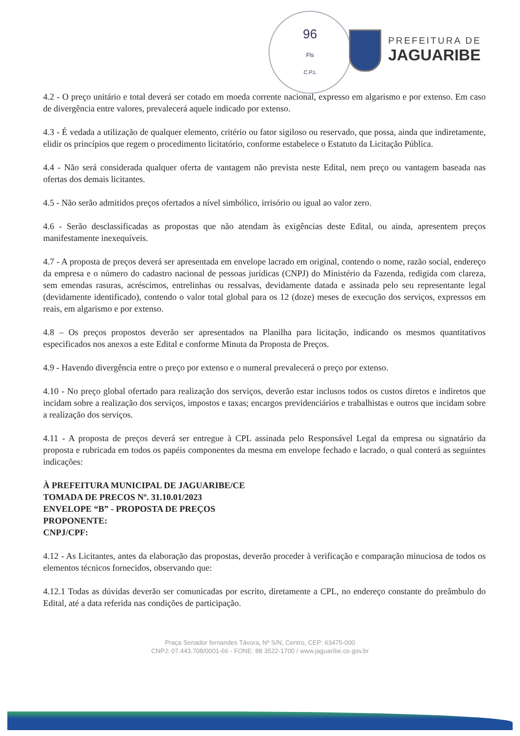96
Fls
C.P.L
PREFEITURA DE
JAGUARIBE
4.2 - O preço unitário e total deverá ser cotado em moeda corrente nacional, expresso em algarismo e por extenso. Em caso de divergência entre valores, prevalecerá aquele indicado por extenso.
4.3 - É vedada a utilização de qualquer elemento, critério ou fator sigiloso ou reservado, que possa, ainda que indiretamente, elidir os princípios que regem o procedimento licitatório, conforme estabelece o Estatuto da Licitação Pública.
4.4 - Não será considerada qualquer oferta de vantagem não prevista neste Edital, nem preço ou vantagem baseada nas ofertas dos demais licitantes.
4.5 - Não serão admitidos preços ofertados a nível simbólico, irrisório ou igual ao valor zero.
4.6 - Serão desclassificadas as propostas que não atendam às exigências deste Edital, ou ainda, apresentem preços manifestamente inexequíveis.
4.7 - A proposta de preços deverá ser apresentada em envelope lacrado em original, contendo o nome, razão social, endereço da empresa e o número do cadastro nacional de pessoas jurídicas (CNPJ) do Ministério da Fazenda, redigida com clareza, sem emendas rasuras, acréscimos, entrelinhas ou ressalvas, devidamente datada e assinada pelo seu representante legal (devidamente identificado), contendo o valor total global para os 12 (doze) meses de execução dos serviços, expressos em reais, em algarismo e por extenso.
4.8 – Os preços propostos deverão ser apresentados na Planilha para licitação, indicando os mesmos quantitativos especificados nos anexos a este Edital e conforme Minuta da Proposta de Preços.
4.9 - Havendo divergência entre o preço por extenso e o numeral prevalecerá o preço por extenso.
4.10 - No preço global ofertado para realização dos serviços, deverão estar inclusos todos os custos diretos e indiretos que incidam sobre a realização dos serviços, impostos e taxas; encargos previdenciários e trabalhistas e outros que incidam sobre a realização dos serviços.
4.11 - A proposta de preços deverá ser entregue à CPL assinada pelo Responsável Legal da empresa ou signatário da proposta e rubricada em todos os papéis componentes da mesma em envelope fechado e lacrado, o qual conterá as seguintes indicações:
À PREFEITURA MUNICIPAL DE JAGUARIBE/CE
TOMADA DE PRECOS Nº. 31.10.01/2023
ENVELOPE “B” - PROPOSTA DE PREÇOS
PROPONENTE:
CNPJ/CPF:
4.12 - As Licitantes, antes da elaboração das propostas, deverão proceder à verificação e comparação minuciosa de todos os elementos técnicos fornecidos, observando que:
4.12.1 Todas as dúvidas deverão ser comunicadas por escrito, diretamente a CPL, no endereço constante do preâmbulo do Edital, até a data referida nas condições de participação.
Praça Senador fernandes Távora, Nº S/N, Centro, CEP: 63475-000
CNPJ: 07.443.708/0001-66 - FONE: 88 3522-1700 / www.jaguaribe.ce.gov.br